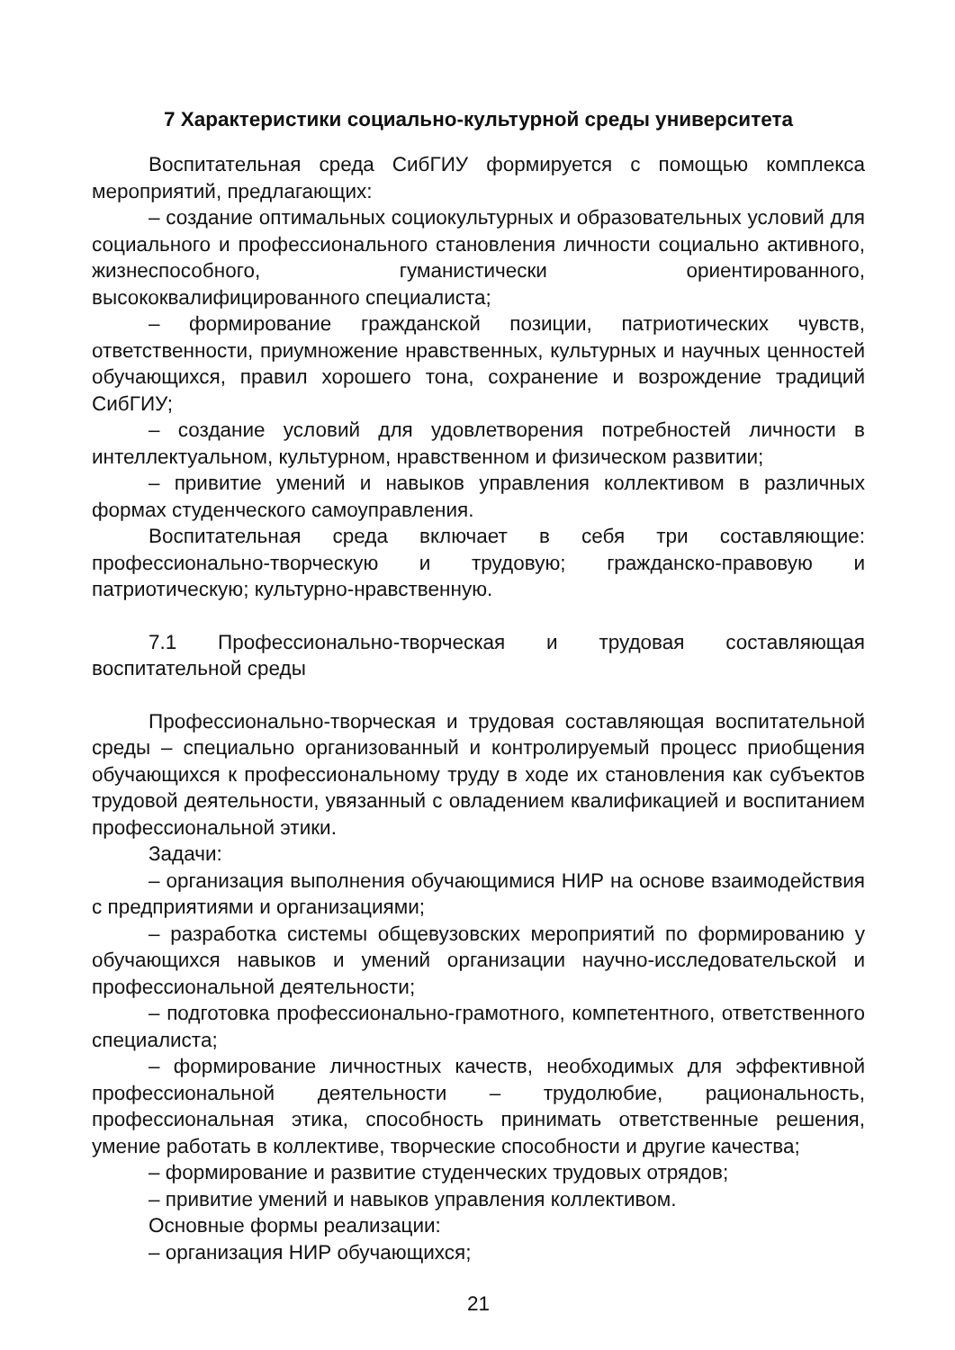7 Характеристики социально-культурной среды университета
Воспитательная среда СибГИУ формируется с помощью комплекса мероприятий, предлагающих:
– создание оптимальных социокультурных и образовательных условий для социального и профессионального становления личности социально активного, жизнеспособного, гуманистически ориентированного, высококвалифицированного специалиста;
– формирование гражданской позиции, патриотических чувств, ответственности, приумножение нравственных, культурных и научных ценностей обучающихся, правил хорошего тона, сохранение и возрождение традиций СибГИУ;
– создание условий для удовлетворения потребностей личности в интеллектуальном, культурном, нравственном и физическом развитии;
– привитие умений и навыков управления коллективом в различных формах студенческого самоуправления.
Воспитательная среда включает в себя три составляющие: профессионально-творческую и трудовую; гражданско-правовую и патриотическую; культурно-нравственную.
7.1 Профессионально-творческая и трудовая составляющая воспитательной среды
Профессионально-творческая и трудовая составляющая воспитательной среды – специально организованный и контролируемый процесс приобщения обучающихся к профессиональному труду в ходе их становления как субъектов трудовой деятельности, увязанный с овладением квалификацией и воспитанием профессиональной этики.
Задачи:
– организация выполнения обучающимися НИР на основе взаимодействия с предприятиями и организациями;
– разработка системы общевузовских мероприятий по формированию у обучающихся навыков и умений организации научно-исследовательской и профессиональной деятельности;
– подготовка профессионально-грамотного, компетентного, ответственного специалиста;
– формирование личностных качеств, необходимых для эффективной профессиональной деятельности – трудолюбие, рациональность, профессиональная этика, способность принимать ответственные решения, умение работать в коллективе, творческие способности и другие качества;
– формирование и развитие студенческих трудовых отрядов;
– привитие умений и навыков управления коллективом.
Основные формы реализации:
– организация НИР обучающихся;
21